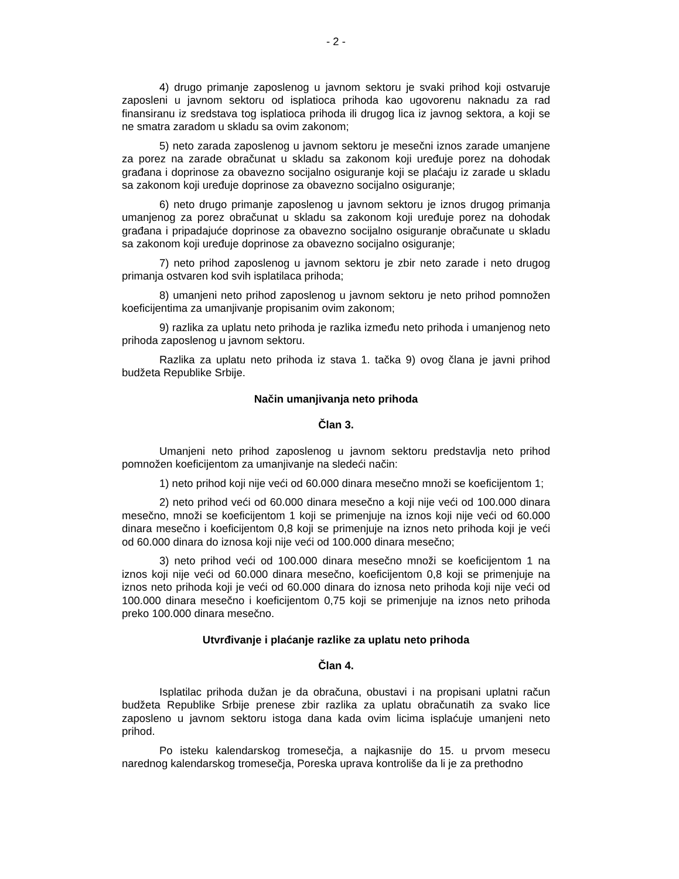- 2 -
4) drugo primanje zaposlenog u javnom sektoru je svaki prihod koji ostvaruje zaposleni u javnom sektoru od isplatioca prihoda kao ugovorenu naknadu za rad finansiranu iz sredstava tog isplatioca prihoda ili drugog lica iz javnog sektora, a koji se ne smatra zaradom u skladu sa ovim zakonom;
5) neto zarada zaposlenog u javnom sektoru je mesečni iznos zarade umanjene za porez na zarade obračunat u skladu sa zakonom koji uređuje porez na dohodak građana i doprinose za obavezno socijalno osiguranje koji se plaćaju iz zarade u skladu sa zakonom koji uređuje doprinose za obavezno socijalno osiguranje;
6) neto drugo primanje zaposlenog u javnom sektoru je iznos drugog primanja umanjenog za porez obračunat u skladu sa zakonom koji uređuje porez na dohodak građana i pripadajuće doprinose za obavezno socijalno osiguranje obračunate u skladu sa zakonom koji uređuje doprinose za obavezno socijalno osiguranje;
7) neto prihod zaposlenog u javnom sektoru je zbir neto zarade i neto drugog primanja ostvaren kod svih isplatilaca prihoda;
8) umanjeni neto prihod zaposlenog u javnom sektoru je neto prihod pomnožen koeficijentima za umanjivanje propisanim ovim zakonom;
9) razlika za uplatu neto prihoda je razlika između neto prihoda i umanjenog neto prihoda zaposlenog u javnom sektoru.
Razlika za uplatu neto prihoda iz stava 1. tačka 9) ovog člana je javni prihod budžeta Republike Srbije.
Način umanjivanja neto prihoda
Član 3.
Umanjeni neto prihod zaposlenog u javnom sektoru predstavlja neto prihod pomnožen koeficijentom za umanjivanje na sledeći način:
1) neto prihod koji nije veći od 60.000 dinara mesečno množi se koeficijentom 1;
2) neto prihod veći od 60.000 dinara mesečno a koji nije veći od 100.000 dinara mesečno, množi se koeficijentom 1 koji se primenjuje na iznos koji nije veći od 60.000 dinara mesečno i koeficijentom 0,8 koji se primenjuje na iznos neto prihoda koji je veći od 60.000 dinara do iznosa koji nije veći od 100.000 dinara mesečno;
3) neto prihod veći od 100.000 dinara mesečno množi se koeficijentom 1 na iznos koji nije veći od 60.000 dinara mesečno, koeficijentom 0,8 koji se primenjuje na iznos neto prihoda koji je veći od 60.000 dinara do iznosa neto prihoda koji nije veći od 100.000 dinara mesečno i koeficijentom 0,75 koji se primenjuje na iznos neto prihoda preko 100.000 dinara mesečno.
Utvrđivanje i plaćanje razlike za uplatu neto prihoda
Član 4.
Isplatilac prihoda dužan je da obračuna, obustavi i na propisani uplatni račun budžeta Republike Srbije prenese zbir razlika za uplatu obračunatih za svako lice zaposleno u javnom sektoru istoga dana kada ovim licima isplaćuje umanjeni neto prihod.
Po isteku kalendarskog tromesečja, a najkasnije do 15. u prvom mesecu narednog kalendarskog tromesečja, Poreska uprava kontroliše da li je za prethodno